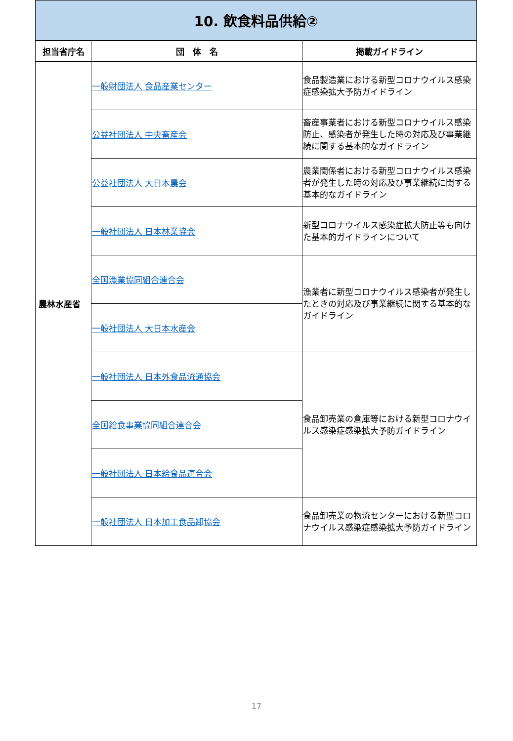| 10. 飲食料品供給② | | |
| 担当省庁名 | 団 体 名 | 掲載ガイドライン |
| 農林水産省 | 一般財団法人 食品産業センター | 食品製造業における新型コロナウイルス感染症感染拡大予防ガイドライン |
| | 公益社団法人 中央畜産会 | 畜産事業者における新型コロナウイルス感染防止、感染者が発生した時の対応及び事業継続に関する基本的なガイドライン |
| | 公益社団法人 大日本農会 | 農業関係者における新型コロナウイルス感染者が発生した時の対応及び事業継続に関する基本的なガイドライン |
| | 一般社団法人 日本林業協会 | 新型コロナウイルス感染症拡大防止等も向けた基本的ガイドラインについて |
| | 全国漁業協同組合連合会 | 漁業者に新型コロナウイルス感染者が発生したときの対応及び事業継続に関する基本的なガイドライン |
| | 一般社団法人 大日本水産会 | |
| | 一般社団法人 日本外食品流通協会 | 食品卸売業の倉庫等における新型コロナウイルス感染症感染拡大予防ガイドライン |
| | 全国給食事業協同組合連合会 | |
| | 一般社団法人 日本給食品連合会 | |
| | 一般社団法人 日本加工食品卸協会 | 食品卸売業の物流センターにおける新型コロナウイルス感染症感染拡大予防ガイドライン |
17